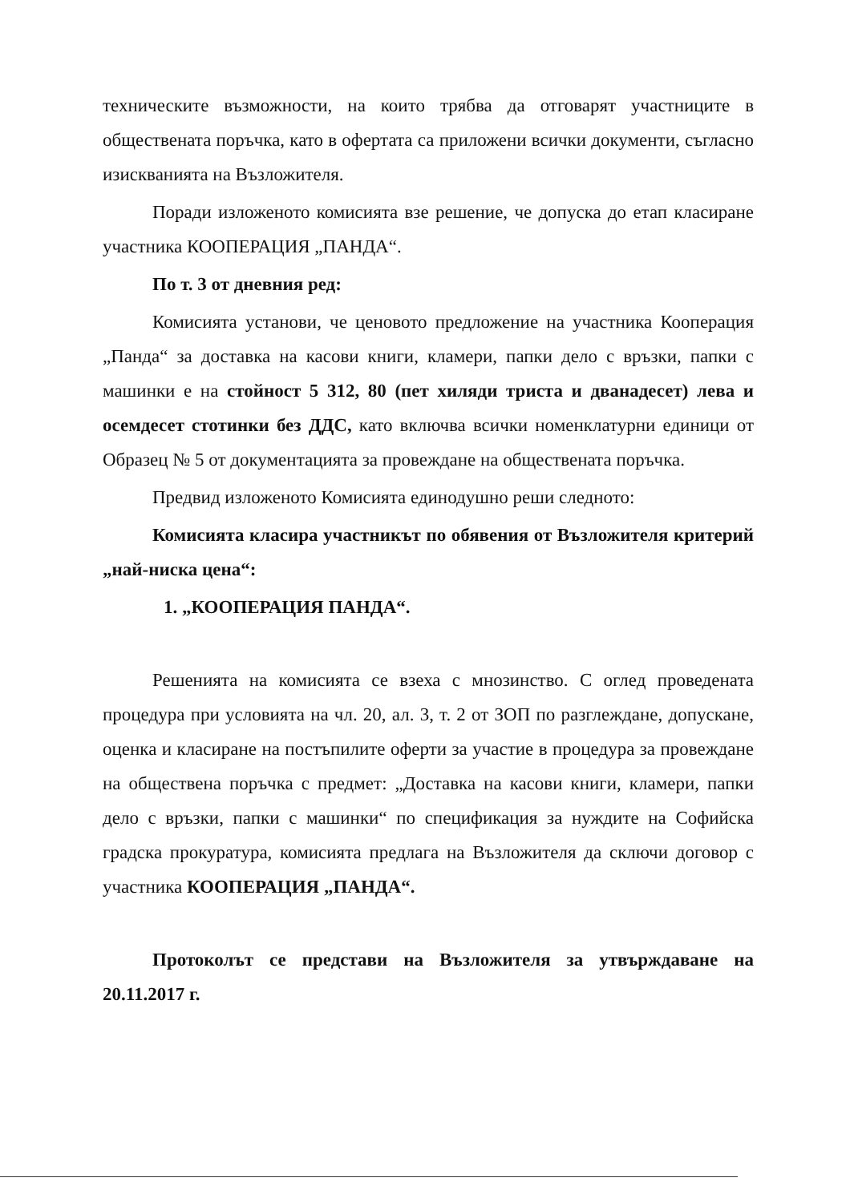техническите възможности, на които трябва да отговарят участниците в обществената поръчка, като в офертата са приложени всички документи, съгласно изискванията на Възложителя.
Поради изложеното комисията взе решение, че допуска до етап класиране участника КООПЕРАЦИЯ „ПАНДА“.
По т. 3 от дневния ред:
Комисията установи, че ценовото предложение на участника Кооперация „Панда“ за доставка на касови книги, кламери, папки дело с връзки, папки с машинки е на стойност 5 312, 80 (пет хиляди триста и дванадесет) лева и осемдесет стотинки без ДДС, като включва всички номенклатурни единици от Образец № 5 от документацията за провеждане на обществената поръчка.
Предвид изложеното Комисията единодушно реши следното:
Комисията класира участникът по обявения от Възложителя критерий „най-ниска цена“:
1. „КООПЕРАЦИЯ ПАНДА“.
Решенията на комисията се взеха с мнозинство. С оглед проведената процедура при условията на чл. 20, ал. 3, т. 2 от ЗОП по разглеждане, допускане, оценка и класиране на постъпилите оферти за участие в процедура за провеждане на обществена поръчка с предмет: „Доставка на касови книги, кламери, папки дело с връзки, папки с машинки“ по спецификация за нуждите на Софийска градска прокуратура, комисията предлага на Възложителя да сключи договор с участника КООПЕРАЦИЯ „ПАНДА“.
Протоколът се представи на Възложителя за утвърждаване на 20.11.2017 г.